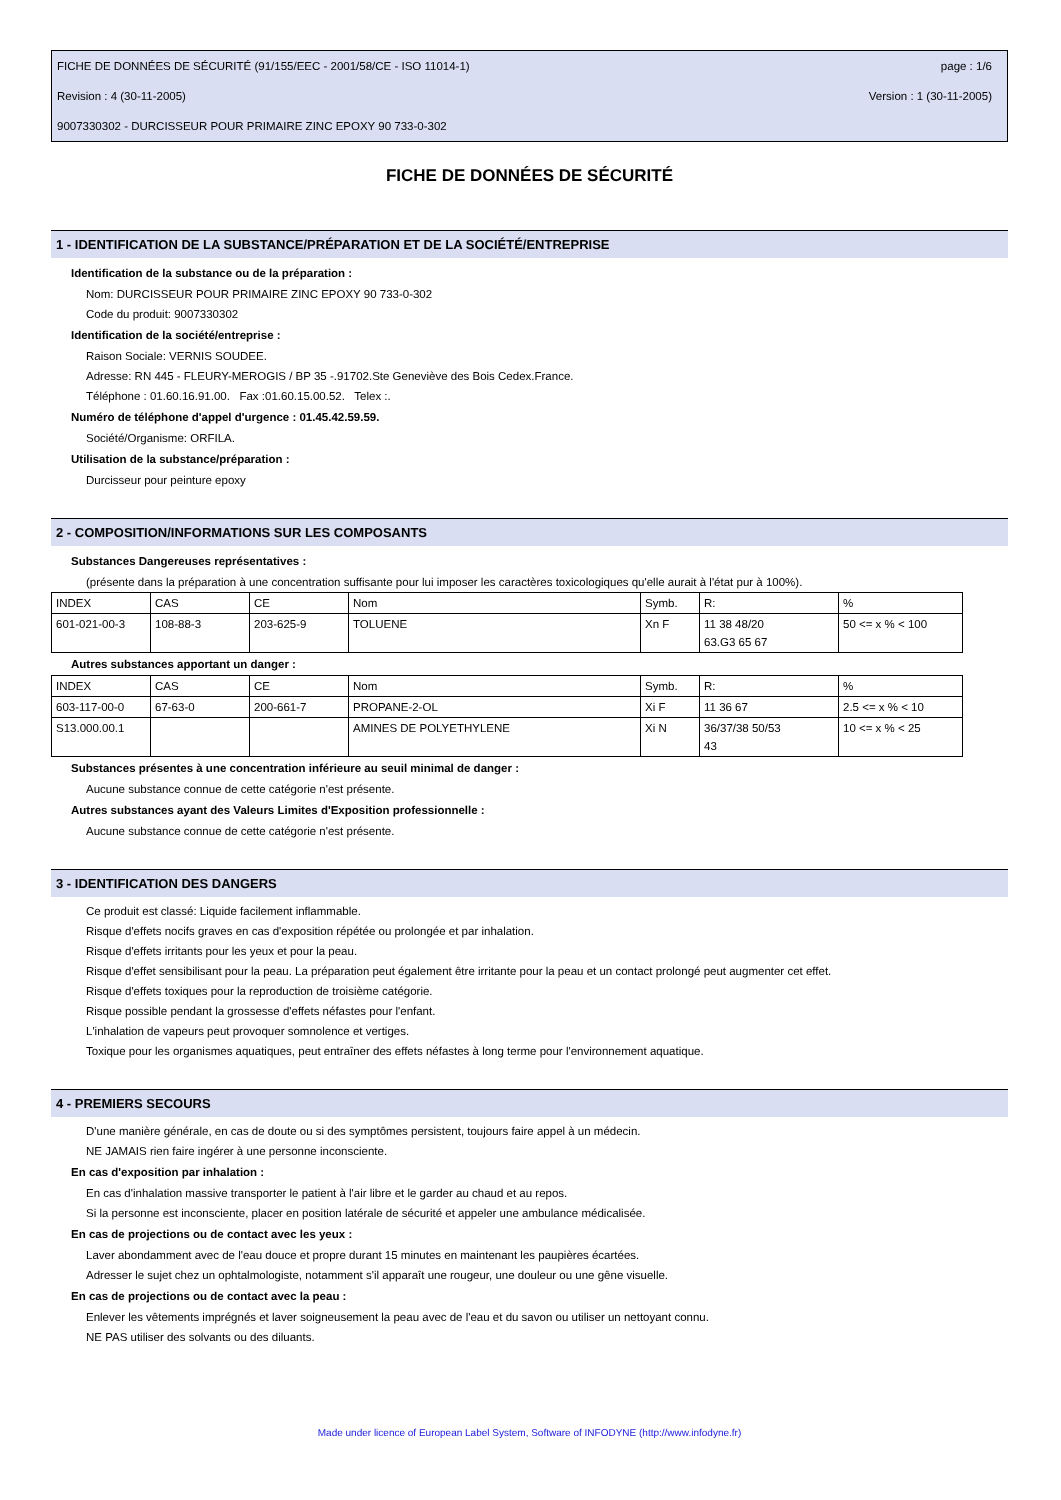FICHE DE DONNÉES DE SÉCURITÉ (91/155/EEC - 2001/58/CE - ISO 11014-1) page : 1/6
Revision : 4 (30-11-2005) Version : 1 (30-11-2005)
9007330302 - DURCISSEUR POUR PRIMAIRE ZINC EPOXY 90 733-0-302
FICHE DE DONNÉES DE SÉCURITÉ
1 - IDENTIFICATION DE LA SUBSTANCE/PRÉPARATION ET DE LA SOCIÉTÉ/ENTREPRISE
Identification de la substance ou de la préparation :
Nom: DURCISSEUR POUR PRIMAIRE ZINC EPOXY 90 733-0-302
Code du produit: 9007330302
Identification de la société/entreprise :
Raison Sociale: VERNIS SOUDEE.
Adresse: RN 445 - FLEURY-MEROGIS / BP 35 -.91702.Ste Geneviève des Bois Cedex.France.
Téléphone : 01.60.16.91.00. Fax :01.60.15.00.52. Telex :.
Numéro de téléphone d'appel d'urgence : 01.45.42.59.59.
Société/Organisme: ORFILA.
Utilisation de la substance/préparation :
Durcisseur pour peinture epoxy
2 - COMPOSITION/INFORMATIONS SUR LES COMPOSANTS
Substances Dangereuses représentatives :
(présente dans la préparation à une concentration suffisante pour lui imposer les caractères toxicologiques qu'elle aurait à l'état pur à 100%).
| INDEX | CAS | CE | Nom | Symb. | R: | % |
| 601-021-00-3 | 108-88-3 | 203-625-9 | TOLUENE | Xn F | 11 38 48/20 63.G3 65 67 | 50 <= x % < 100 |
Autres substances apportant un danger :
| INDEX | CAS | CE | Nom | Symb. | R: | % |
| 603-117-00-0 | 67-63-0 | 200-661-7 | PROPANE-2-OL | Xi F | 11 36 67 | 2.5 <= x % < 10 |
| S13.000.00.1 | | | AMINES DE POLYETHYLENE | Xi N | 36/37/38 50/53 43 | 10 <= x % < 25 |
Substances présentes à une concentration inférieure au seuil minimal de danger :
Aucune substance connue de cette catégorie n'est présente.
Autres substances ayant des Valeurs Limites d'Exposition professionnelle :
Aucune substance connue de cette catégorie n'est présente.
3 - IDENTIFICATION DES DANGERS
Ce produit est classé: Liquide facilement inflammable.
Risque d'effets nocifs graves en cas d'exposition répétée ou prolongée et par inhalation.
Risque d'effets irritants pour les yeux et pour la peau.
Risque d'effet sensibilisant pour la peau. La préparation peut également être irritante pour la peau et un contact prolongé peut augmenter cet effet.
Risque d'effets toxiques pour la reproduction de troisième catégorie.
Risque possible pendant la grossesse d'effets néfastes pour l'enfant.
L'inhalation de vapeurs peut provoquer somnolence et vertiges.
Toxique pour les organismes aquatiques, peut entraîner des effets néfastes à long terme pour l'environnement aquatique.
4 - PREMIERS SECOURS
D'une manière générale, en cas de doute ou si des symptômes persistent, toujours faire appel à un médecin.
NE JAMAIS rien faire ingérer à une personne inconsciente.
En cas d'exposition par inhalation :
En cas d'inhalation massive transporter le patient à l'air libre et le garder au chaud et au repos.
Si la personne est inconsciente, placer en position latérale de sécurité et appeler une ambulance médicalisée.
En cas de projections ou de contact avec les yeux :
Laver abondamment avec de l'eau douce et propre durant 15 minutes en maintenant les paupières écartées.
Adresser le sujet chez un ophtalmologiste, notamment s'il apparaît une rougeur, une douleur ou une gêne visuelle.
En cas de projections ou de contact avec la peau :
Enlever les vêtements imprégnés et laver soigneusement la peau avec de l'eau et du savon ou utiliser un nettoyant connu.
NE PAS utiliser des solvants ou des diluants.
Made under licence of European Label System, Software of INFODYNE (http://www.infodyne.fr)